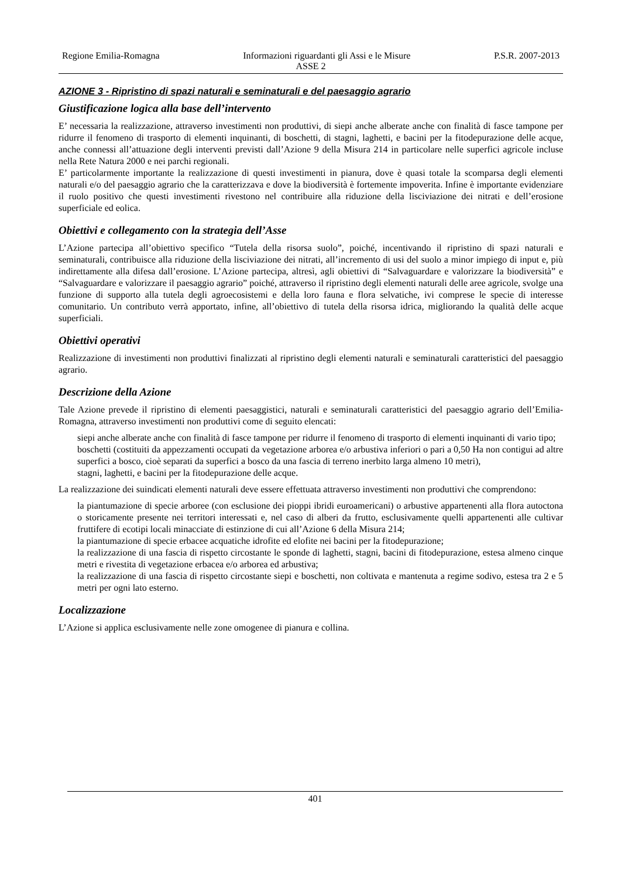Regione Emilia-Romagna Informazioni riguardanti gli Assi e le Misure P.S.R. 2007-2013
ASSE 2
AZIONE 3 - Ripristino di spazi naturali e seminaturali e del paesaggio agrario
Giustificazione logica alla base dell’intervento
E’ necessaria la realizzazione, attraverso investimenti non produttivi, di siepi anche alberate anche con finalità di fasce tampone per ridurre il fenomeno di trasporto di elementi inquinanti, di boschetti, di stagni, laghetti, e bacini per la fitodepurazione delle acque, anche connessi all’attuazione degli interventi previsti dall’Azione 9 della Misura 214 in particolare nelle superfici agricole incluse nella Rete Natura 2000 e nei parchi regionali.
E’ particolarmente importante la realizzazione di questi investimenti in pianura, dove è quasi totale la scomparsa degli elementi naturali e/o del paesaggio agrario che la caratterizzava e dove la biodiversità è fortemente impoverita. Infine è importante evidenziare il ruolo positivo che questi investimenti rivestono nel contribuire alla riduzione della lisciviazione dei nitrati e dell’erosione superficiale ed eolica.
Obiettivi e collegamento con la strategia dell’Asse
L’Azione partecipa all’obiettivo specifico “Tutela della risorsa suolo”, poiché, incentivando il ripristino di spazi naturali e seminaturali, contribuisce alla riduzione della lisciviazione dei nitrati, all’incremento di usi del suolo a minor impiego di input e, più indirettamente alla difesa dall’erosione. L’Azione partecipa, altresì, agli obiettivi di “Salvaguardare e valorizzare la biodiversità” e “Salvaguardare e valorizzare il paesaggio agrario” poiché, attraverso il ripristino degli elementi naturali delle aree agricole, svolge una funzione di supporto alla tutela degli agroecosistemi e della loro fauna e flora selvatiche, ivi comprese le specie di interesse comunitario. Un contributo verrà apportato, infine, all’obiettivo di tutela della risorsa idrica, migliorando la qualità delle acque superficiali.
Obiettivi operativi
Realizzazione di investimenti non produttivi finalizzati al ripristino degli elementi naturali e seminaturali caratteristici del paesaggio agrario.
Descrizione della Azione
Tale Azione prevede il ripristino di elementi paesaggistici, naturali e seminaturali caratteristici del paesaggio agrario dell’Emilia-Romagna, attraverso investimenti non produttivi come di seguito elencati:
siepi anche alberate anche con finalità di fasce tampone per ridurre il fenomeno di trasporto di elementi inquinanti di vario tipo;
boschetti (costituiti da appezzamenti occupati da vegetazione arborea e/o arbustiva inferiori o pari a 0,50 Ha non contigui ad altre superfici a bosco, cioè separati da superfici a bosco da una fascia di terreno inerbito larga almeno 10 metri),
stagni, laghetti, e bacini per la fitodepurazione delle acque.
La realizzazione dei suindicati elementi naturali deve essere effettuata attraverso investimenti non produttivi che comprendono:
la piantumazione di specie arboree (con esclusione dei pioppi ibridi euroamericani) o arbustive appartenenti alla flora autoctona o storicamente presente nei territori interessati e, nel caso di alberi da frutto, esclusivamente quelli appartenenti alle cultivar fruttifere di ecotipi locali minacciate di estinzione di cui all’Azione 6 della Misura 214;
la piantumazione di specie erbacee acquatiche idrofite ed elofite nei bacini per la fitodepurazione;
la realizzazione di una fascia di rispetto circostante le sponde di laghetti, stagni, bacini di fitodepurazione, estesa almeno cinque metri e rivestita di vegetazione erbacea e/o arborea ed arbustiva;
la realizzazione di una fascia di rispetto circostante siepi e boschetti, non coltivata e mantenuta a regime sodivo, estesa tra 2 e 5 metri per ogni lato esterno.
Localizzazione
L’Azione si applica esclusivamente nelle zone omogenee di pianura e collina.
401